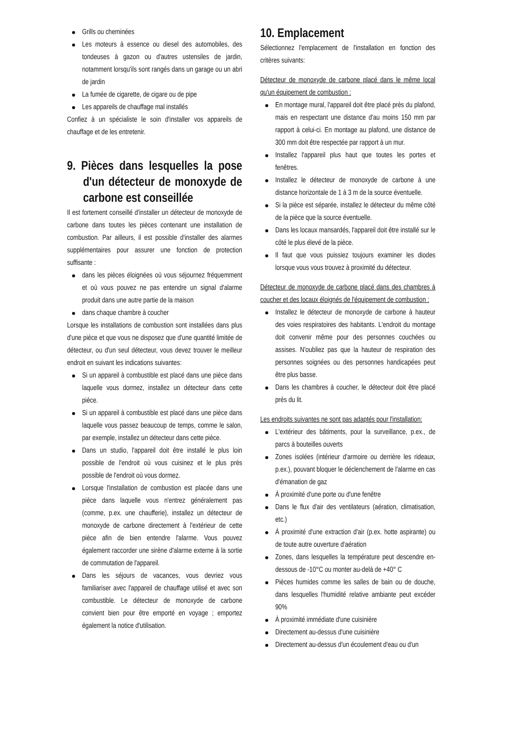Grills ou cheminées
Les moteurs à essence ou diesel des automobiles, des tondeuses à gazon ou d'autres ustensiles de jardin, notamment lorsqu'ils sont rangés dans un garage ou un abri de jardin
La fumée de cigarette, de cigare ou de pipe
Les appareils de chauffage mal installés
Confiez à un spécialiste le soin d'installer vos appareils de chauffage et de les entretenir.
9. Pièces dans lesquelles la pose d'un détecteur de monoxyde de carbone est conseillée
Il est fortement conseillé d'installer un détecteur de monoxyde de carbone dans toutes les pièces contenant une installation de combustion. Par ailleurs, il est possible d'installer des alarmes supplémentaires pour assurer une fonction de protection suffisante :
dans les pièces éloignées où vous séjournez fréquemment et où vous pouvez ne pas entendre un signal d'alarme produit dans une autre partie de la maison
dans chaque chambre à coucher
Lorsque les installations de combustion sont installées dans plus d'une pièce et que vous ne disposez que d'une quantité limitée de détecteur, ou d'un seul détecteur, vous devez trouver le meilleur endroit en suivant les indications suivantes:
Si un appareil à combustible est placé dans une pièce dans laquelle vous dormez, installez un détecteur dans cette pièce.
Si un appareil à combustible est placé dans une pièce dans laquelle vous passez beaucoup de temps, comme le salon, par exemple, installez un détecteur dans cette pièce.
Dans un studio, l'appareil doit être installé le plus loin possible de l'endroit où vous cuisinez et le plus près possible de l'endroit où vous dormez.
Lorsque l'installation de combustion est placée dans une pièce dans laquelle vous n'entrez généralement pas (comme, p.ex. une chaufferie), installez un détecteur de monoxyde de carbone directement à l'extérieur de cette pièce afin de bien entendre l'alarme. Vous pouvez également raccorder une sirène d'alarme externe à la sortie de commutation de l'appareil.
Dans les séjours de vacances, vous devriez vous familiariser avec l'appareil de chauffage utilisé et avec son combustible. Le détecteur de monoxyde de carbone convient bien pour être emporté en voyage ; emportez également la notice d'utilisation.
10. Emplacement
Sélectionnez l'emplacement de l'installation en fonction des critères suivants:
Détecteur de monoxyde de carbone placé dans le même local qu'un équipement de combustion :
En montage mural, l'appareil doit être placé près du plafond, mais en respectant une distance d'au moins 150 mm par rapport à celui-ci. En montage au plafond, une distance de 300 mm doit être respectée par rapport à un mur.
Installez l'appareil plus haut que toutes les portes et fenêtres.
Installez le détecteur de monoxyde de carbone à une distance horizontale de 1 à 3 m de la source éventuelle.
Si la pièce est séparée, installez le détecteur du même côté de la pièce que la source éventuelle.
Dans les locaux mansardés, l'appareil doit être installé sur le côté le plus élevé de la pièce.
Il faut que vous puissiez toujours examiner les diodes lorsque vous vous trouvez à proximité du détecteur.
Détecteur de monoxyde de carbone placé dans des chambres à coucher et des locaux éloignés de l'équipement de combustion :
Installez le détecteur de monoxyde de carbone à hauteur des voies respiratoires des habitants. L'endroit du montage doit convenir même pour des personnes couchées ou assises. N'oubliez pas que la hauteur de respiration des personnes soignées ou des personnes handicapées peut être plus basse.
Dans les chambres à coucher, le détecteur doit être placé près du lit.
Les endroits suivantes ne sont pas adaptés pour l'installation:
L'extérieur des bâtiments, pour la surveillance, p.ex., de parcs à bouteilles ouverts
Zones isolées (intérieur d'armoire ou derrière les rideaux, p.ex.), pouvant bloquer le déclenchement de l'alarme en cas d'émanation de gaz
À proximité d'une porte ou d'une fenêtre
Dans le flux d'air des ventilateurs (aération, climatisation, etc.)
À proximité d'une extraction d'air (p.ex. hotte aspirante) ou de toute autre ouverture d'aération
Zones, dans lesquelles la température peut descendre en-dessous de -10°C ou monter au-delà de +40° C
Pièces humides comme les salles de bain ou de douche, dans lesquelles l'humidité relative ambiante peut excéder 90%
À proximité immédiate d'une cuisinière
Directement au-dessus d'une cuisinière
Directement au-dessus d'un écoulement d'eau ou d'un